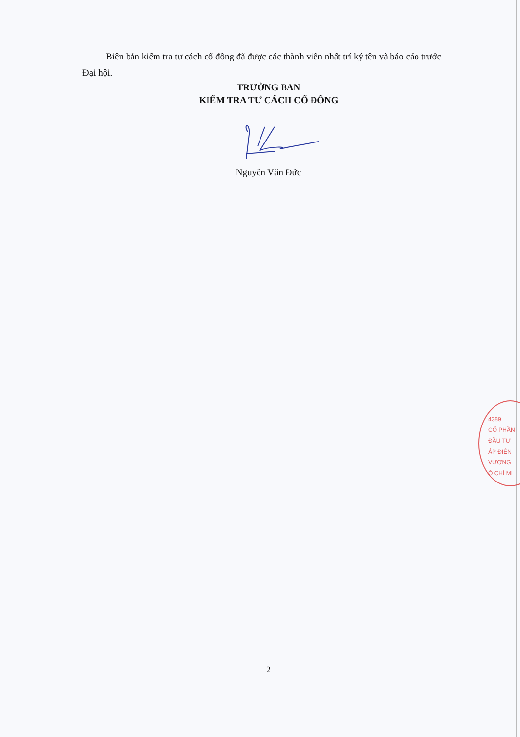Biên bản kiểm tra tư cách cổ đông đã được các thành viên nhất trí ký tên và báo cáo trước Đại hội.
TRƯỞNG BAN
KIỂM TRA TƯ CÁCH CỔ ĐÔNG
Nguyễn Văn Đức
4389
CỔ PHẦN
ĐẦU TƯ
ẮP ĐIỆN
VƯỢNG
Ồ CHÍ MI
2